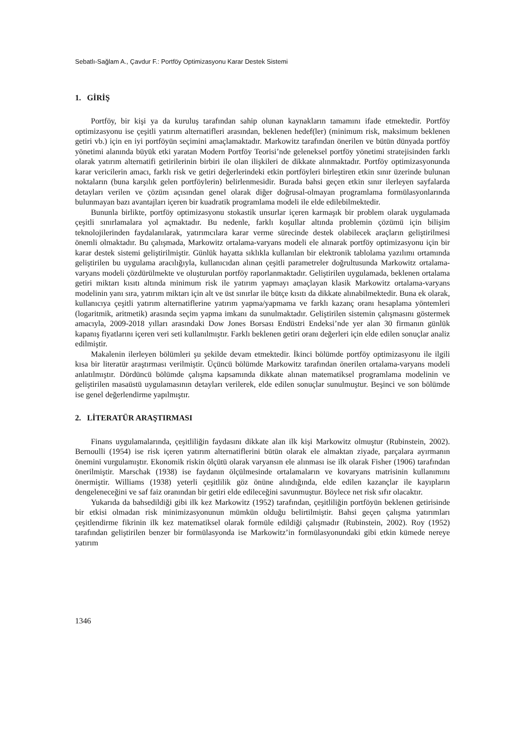Sebatlı-Sağlam A., Çavdur F.: Portföy Optimizasyonu Karar Destek Sistemi
1. GİRİŞ
Portföy, bir kişi ya da kuruluş tarafından sahip olunan kaynakların tamamını ifade etmektedir. Portföy optimizasyonu ise çeşitli yatırım alternatifleri arasından, beklenen hedef(ler) (minimum risk, maksimum beklenen getiri vb.) için en iyi portföyün seçimini amaçlamaktadır. Markowitz tarafından önerilen ve bütün dünyada portföy yönetimi alanında büyük etki yaratan Modern Portföy Teorisi’nde geleneksel portföy yönetimi stratejisinden farklı olarak yatırım alternatifi getirilerinin birbiri ile olan ilişkileri de dikkate alınmaktadır. Portföy optimizasyonunda karar vericilerin amacı, farklı risk ve getiri değerlerindeki etkin portföyleri birleştiren etkin sınır üzerinde bulunan noktaların (buna karşılık gelen portföylerin) belirlenmesidir. Burada bahsi geçen etkin sınır ilerleyen sayfalarda detayları verilen ve çözüm açısından genel olarak diğer doğrusal-olmayan programlama formülasyonlarında bulunmayan bazı avantajları içeren bir kuadratik programlama modeli ile elde edilebilmektedir.
Bununla birlikte, portföy optimizasyonu stokastik unsurlar içeren karmaşık bir problem olarak uygulamada çeşitli sınırlamalara yol açmaktadır. Bu nedenle, farklı koşullar altında problemin çözümü için bilişim teknolojilerinden faydalanılarak, yatırımcılara karar verme sürecinde destek olabilecek araçların geliştirilmesi önemli olmaktadır. Bu çalışmada, Markowitz ortalama-varyans modeli ele alınarak portföy optimizasyonu için bir karar destek sistemi geliştirilmiştir. Günlük hayatta sıklıkla kullanılan bir elektronik tablolama yazılımı ortamında geliştirilen bu uygulama aracılığıyla, kullanıcıdan alınan çeşitli parametreler doğrultusunda Markowitz ortalama-varyans modeli çözdürülmekte ve oluşturulan portföy raporlanmaktadır. Geliştirilen uygulamada, beklenen ortalama getiri miktarı kısıtı altında minimum risk ile yatırım yapmayı amaçlayan klasik Markowitz ortalama-varyans modelinin yanı sıra, yatırım miktarı için alt ve üst sınırlar ile bütçe kısıtı da dikkate alınabilmektedir. Buna ek olarak, kullanıcıya çeşitli yatırım alternatiflerine yatırım yapma/yapmama ve farklı kazanç oranı hesaplama yöntemleri (logaritmik, aritmetik) arasında seçim yapma imkanı da sunulmaktadır. Geliştirilen sistemin çalışmasını göstermek amacıyla, 2009-2018 yılları arasındaki Dow Jones Borsası Endüstri Endeksi’nde yer alan 30 firmanın günlük kapanış fiyatlarını içeren veri seti kullanılmıştır. Farklı beklenen getiri oranı değerleri için elde edilen sonuçlar analiz edilmiştir.
Makalenin ilerleyen bölümleri şu şekilde devam etmektedir. İkinci bölümde portföy optimizasyonu ile ilgili kısa bir literatür araştırması verilmiştir. Üçüncü bölümde Markowitz tarafından önerilen ortalama-varyans modeli anlatılmıştır. Dördüncü bölümde çalışma kapsamında dikkate alınan matematiksel programlama modelinin ve geliştirilen masaüstü uygulamasının detayları verilerek, elde edilen sonuçlar sunulmuştur. Beşinci ve son bölümde ise genel değerlendirme yapılmıştır.
2. LİTERATÜR ARAŞTIRMASI
Finans uygulamalarında, çeşitliliğin faydasını dikkate alan ilk kişi Markowitz olmuştur (Rubinstein, 2002). Bernoulli (1954) ise risk içeren yatırım alternatiflerini bütün olarak ele almaktan ziyade, parçalara ayırmanın önemini vurgulamıştır. Ekonomik riskin ölçütü olarak varyansın ele alınması ise ilk olarak Fisher (1906) tarafından önerilmiştir. Marschak (1938) ise faydanın ölçülmesinde ortalamaların ve kovaryans matrisinin kullanımını önermiştir. Williams (1938) yeterli çeşitlilik göz önüne alındığında, elde edilen kazançlar ile kayıpların dengeleneceğini ve saf faiz oranından bir getiri elde edileceğini savunmuştur. Böylece net risk sıfır olacaktır.
Yukarıda da bahsedildiği gibi ilk kez Markowitz (1952) tarafından, çeşitliliğin portföyün beklenen getirisinde bir etkisi olmadan risk minimizasyonunun mümkün olduğu belirtilmiştir. Bahsi geçen çalışma yatırımları çeşitlendirme fikrinin ilk kez matematiksel olarak formüle edildiği çalışmadır (Rubinstein, 2002). Roy (1952) tarafından geliştirilen benzer bir formülasyonda ise Markowitz’in formülasyonundaki gibi etkin kümede nereye yatırım
1346